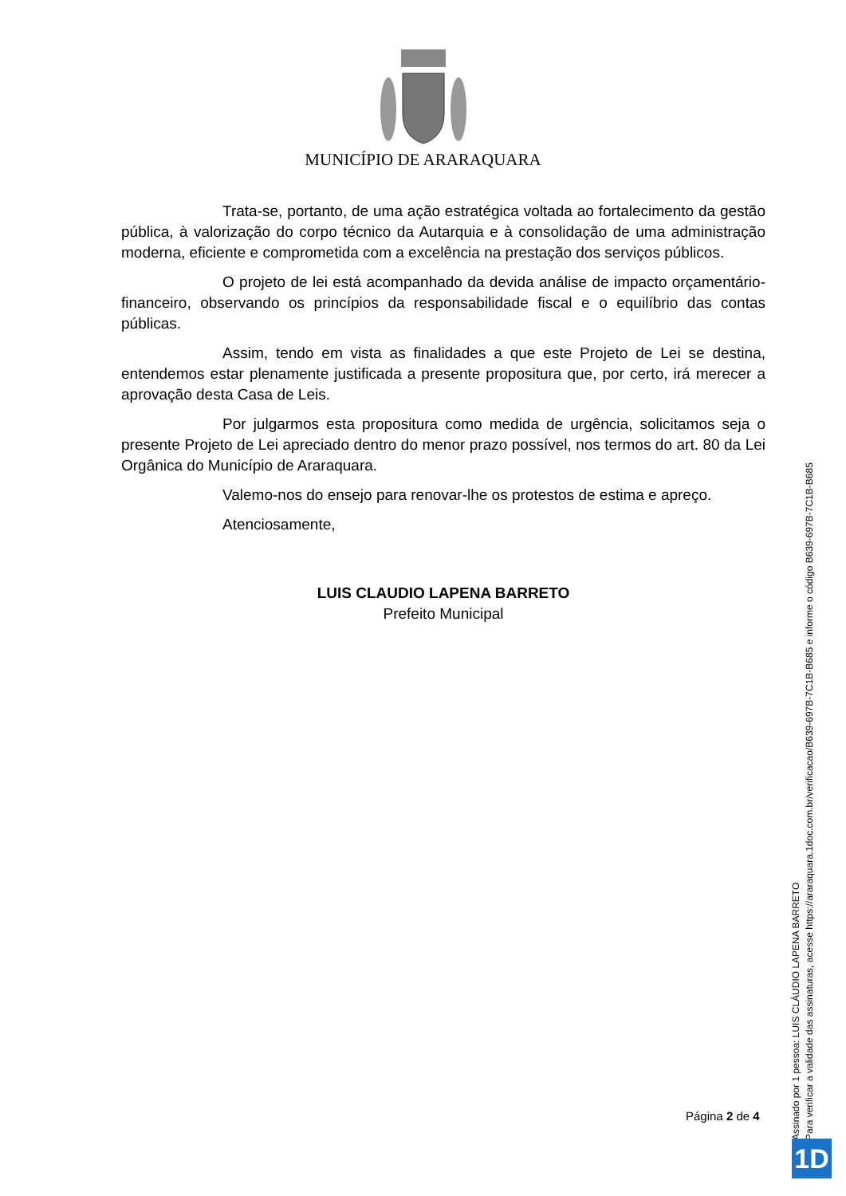MUNICÍPIO DE ARARAQUARA
Trata-se, portanto, de uma ação estratégica voltada ao fortalecimento da gestão pública, à valorização do corpo técnico da Autarquia e à consolidação de uma administração moderna, eficiente e comprometida com a excelência na prestação dos serviços públicos.
O projeto de lei está acompanhado da devida análise de impacto orçamentário-financeiro, observando os princípios da responsabilidade fiscal e o equilíbrio das contas públicas.
Assim, tendo em vista as finalidades a que este Projeto de Lei se destina, entendemos estar plenamente justificada a presente propositura que, por certo, irá merecer a aprovação desta Casa de Leis.
Por julgarmos esta propositura como medida de urgência, solicitamos seja o presente Projeto de Lei apreciado dentro do menor prazo possível, nos termos do art. 80 da Lei Orgânica do Município de Araraquara.
Valemo-nos do ensejo para renovar-lhe os protestos de estima e apreço.
Atenciosamente,
LUIS CLAUDIO LAPENA BARRETO
Prefeito Municipal
Página 2 de 4
Assinado por 1 pessoa: LUIS CLÁUDIO LAPENA BARRETO
Para verificar a validade das assinaturas, acesse https://araraquara.1doc.com.br/verificacao/B639-697B-7C1B-B685 e informe o código B639-697B-7C1B-B685
1D